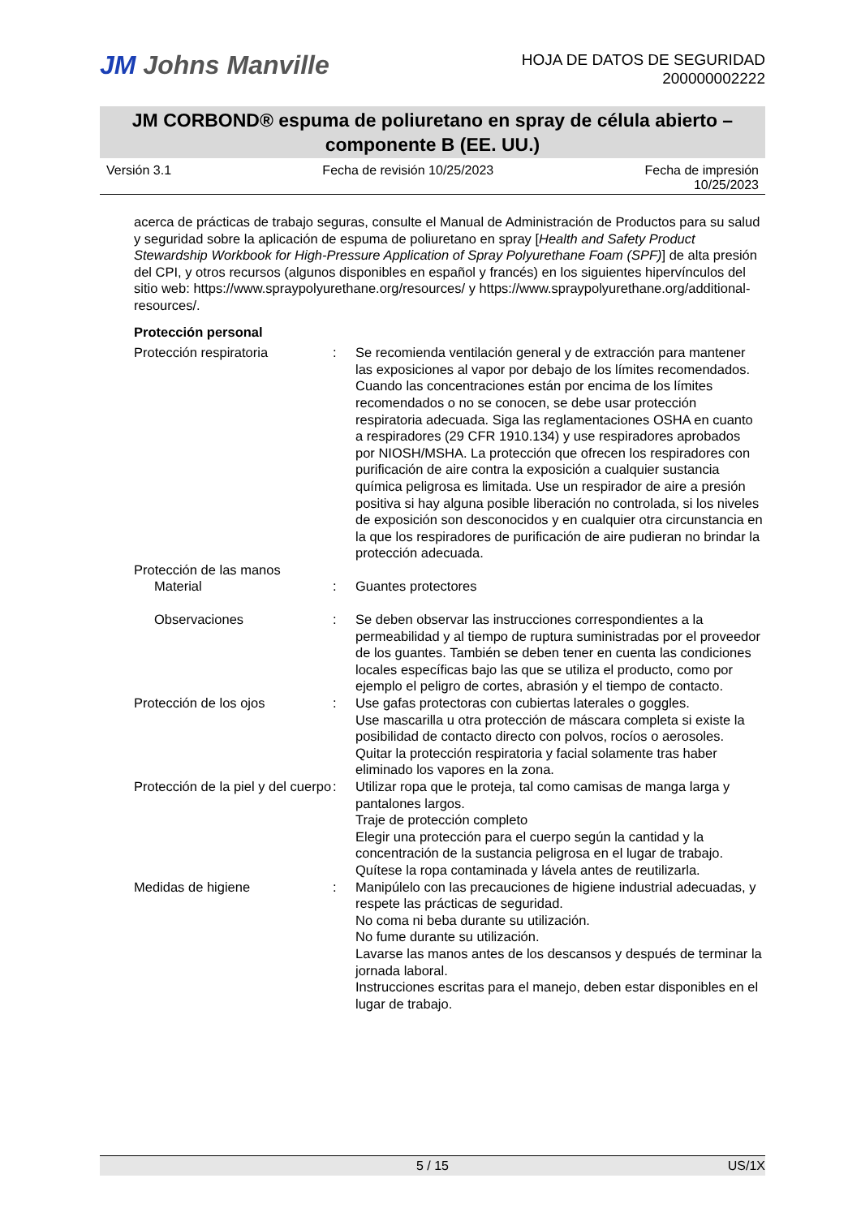JM Johns Manville
HOJA DE DATOS DE SEGURIDAD
200000002222
JM CORBOND® espuma de poliuretano en spray de célula abierto –
componente B (EE. UU.)
Versión 3.1 Fecha de revisión 10/25/2023 Fecha de impresión
10/25/2023
acerca de prácticas de trabajo seguras, consulte el Manual de Administración de Productos para su salud y seguridad sobre la aplicación de espuma de poliuretano en spray [Health and Safety Product Stewardship Workbook for High-Pressure Application of Spray Polyurethane Foam (SPF)] de alta presión del CPI, y otros recursos (algunos disponibles en español y francés) en los siguientes hipervínculos del sitio web: https://www.spraypolyurethane.org/resources/ y https://www.spraypolyurethane.org/additional-resources/.
Protección personal
Protección respiratoria : Se recomienda ventilación general y de extracción para mantener las exposiciones al vapor por debajo de los límites recomendados. Cuando las concentraciones están por encima de los límites recomendados o no se conocen, se debe usar protección respiratoria adecuada. Siga las reglamentaciones OSHA en cuanto a respiradores (29 CFR 1910.134) y use respiradores aprobados por NIOSH/MSHA. La protección que ofrecen los respiradores con purificación de aire contra la exposición a cualquier sustancia química peligrosa es limitada. Use un respirador de aire a presión positiva si hay alguna posible liberación no controlada, si los niveles de exposición son desconocidos y en cualquier otra circunstancia en la que los respiradores de purificación de aire pudieran no brindar la protección adecuada.
Protección de las manos
Material : Guantes protectores
Observaciones : Se deben observar las instrucciones correspondientes a la permeabilidad y al tiempo de ruptura suministradas por el proveedor de los guantes. También se deben tener en cuenta las condiciones locales específicas bajo las que se utiliza el producto, como por ejemplo el peligro de cortes, abrasión y el tiempo de contacto.
Protección de los ojos : Use gafas protectoras con cubiertas laterales o goggles.
Use mascarilla u otra protección de máscara completa si existe la posibilidad de contacto directo con polvos, rocíos o aerosoles.
Quitar la protección respiratoria y facial solamente tras haber eliminado los vapores en la zona.
Protección de la piel y del cuerpo
: Utilizar ropa que le proteja, tal como camisas de manga larga y pantalones largos.
Traje de protección completo
Elegir una protección para el cuerpo según la cantidad y la concentración de la sustancia peligrosa en el lugar de trabajo.
Quítese la ropa contaminada y lávela antes de reutilizarla.
Medidas de higiene : Manipúlelo con las precauciones de higiene industrial adecuadas, y respete las prácticas de seguridad.
No coma ni beba durante su utilización.
No fume durante su utilización.
Lavarse las manos antes de los descansos y después de terminar la jornada laboral.
Instrucciones escritas para el manejo, deben estar disponibles en el lugar de trabajo.
5 / 15 US/1X